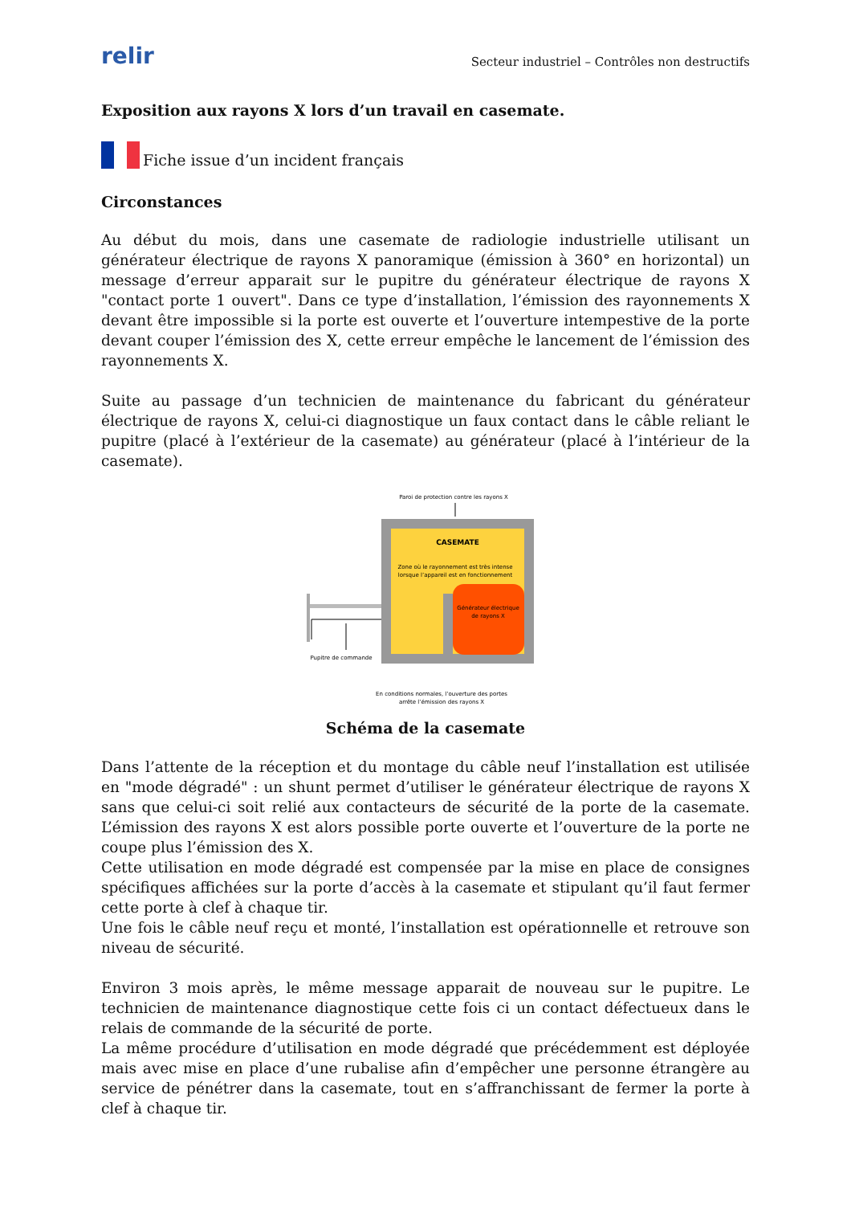relir
Secteur industriel – Contrôles non destructifs
Exposition aux rayons X lors d’un travail en casemate.
Fiche issue d’un incident français
Circonstances
Au début du mois, dans une casemate de radiologie industrielle utilisant un générateur électrique de rayons X panoramique (émission à 360° en horizontal) un message d’erreur apparait sur le pupitre du générateur électrique de rayons X "contact porte 1 ouvert". Dans ce type d’installation, l’émission des rayonnements X devant être impossible si la porte est ouverte et l’ouverture intempestive de la porte devant couper l’émission des X, cette erreur empêche le lancement de l’émission des rayonnements X.
Suite au passage d’un technicien de maintenance du fabricant du générateur électrique de rayons X, celui-ci diagnostique un faux contact dans le câble reliant le pupitre (placé à l’extérieur de la casemate) au générateur (placé à l’intérieur de la casemate).
Paroi de protection contre les rayons X
CASEMATE
Zone où le rayonnement est très intense
lorsque l’appareil est en fonctionnement
Générateur électrique
de rayons X
Pupitre de commande
En conditions normales, l’ouverture des portes
arrête l’émission des rayons X
Schéma de la casemate
Dans l’attente de la réception et du montage du câble neuf l’installation est utilisée en "mode dégradé" : un shunt permet d’utiliser le générateur électrique de rayons X sans que celui-ci soit relié aux contacteurs de sécurité de la porte de la casemate. L’émission des rayons X est alors possible porte ouverte et l’ouverture de la porte ne coupe plus l’émission des X.
Cette utilisation en mode dégradé est compensée par la mise en place de consignes spécifiques affichées sur la porte d’accès à la casemate et stipulant qu’il faut fermer cette porte à clef à chaque tir.
Une fois le câble neuf reçu et monté, l’installation est opérationnelle et retrouve son niveau de sécurité.
Environ 3 mois après, le même message apparait de nouveau sur le pupitre. Le technicien de maintenance diagnostique cette fois ci un contact défectueux dans le relais de commande de la sécurité de porte.
La même procédure d’utilisation en mode dégradé que précédemment est déployée mais avec mise en place d’une rubalise afin d’empêcher une personne étrangère au service de pénétrer dans la casemate, tout en s’affranchissant de fermer la porte à clef à chaque tir.